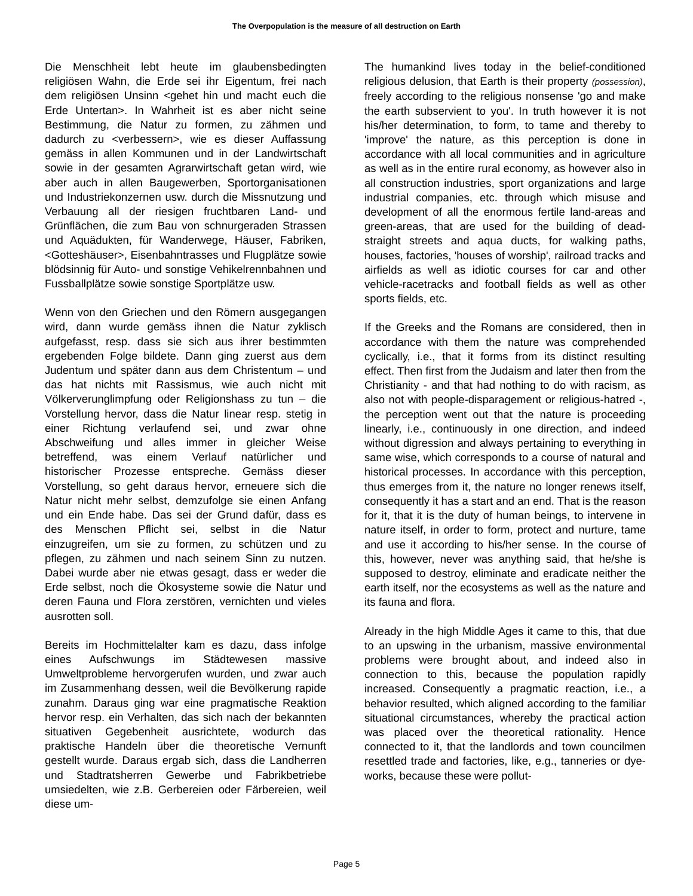The Overpopulation is the measure of all destruction on Earth
Die Menschheit lebt heute im glaubensbedingten religiösen Wahn, die Erde sei ihr Eigentum, frei nach dem religiösen Unsinn <gehet hin und macht euch die Erde Untertan>. In Wahrheit ist es aber nicht seine Bestimmung, die Natur zu formen, zu zähmen und dadurch zu <verbessern>, wie es dieser Auffassung gemäss in allen Kommunen und in der Landwirtschaft sowie in der gesamten Agrarwirtschaft getan wird, wie aber auch in allen Baugewerben, Sportorganisationen und Industriekonzernen usw. durch die Missnutzung und Verbauung all der riesigen fruchtbaren Land- und Grünflächen, die zum Bau von schnurgeraden Strassen und Aquädukten, für Wanderwege, Häuser, Fabriken, <Gotteshäuser>, Eisenbahntrasses und Flugplätze sowie blödsinnig für Auto- und sonstige Vehikelrennbahnen und Fussballplätze sowie sonstige Sportplätze usw.
Wenn von den Griechen und den Römern ausgegangen wird, dann wurde gemäss ihnen die Natur zyklisch aufgefasst, resp. dass sie sich aus ihrer bestimmten ergebenden Folge bildete. Dann ging zuerst aus dem Judentum und später dann aus dem Christentum – und das hat nichts mit Rassismus, wie auch nicht mit Völkerverunglimpfung oder Religionshass zu tun – die Vorstellung hervor, dass die Natur linear resp. stetig in einer Richtung verlaufend sei, und zwar ohne Abschweifung und alles immer in gleicher Weise betreffend, was einem Verlauf natürlicher und historischer Prozesse entspreche. Gemäss dieser Vorstellung, so geht daraus hervor, erneuere sich die Natur nicht mehr selbst, demzufolge sie einen Anfang und ein Ende habe. Das sei der Grund dafür, dass es des Menschen Pflicht sei, selbst in die Natur einzugreifen, um sie zu formen, zu schützen und zu pflegen, zu zähmen und nach seinem Sinn zu nutzen. Dabei wurde aber nie etwas gesagt, dass er weder die Erde selbst, noch die Ökosysteme sowie die Natur und deren Fauna und Flora zerstören, vernichten und vieles ausrotten soll.
Bereits im Hochmittelalter kam es dazu, dass infolge eines Aufschwungs im Städtewesen massive Umweltprobleme hervorgerufen wurden, und zwar auch im Zusammenhang dessen, weil die Bevölkerung rapide zunahm. Daraus ging war eine pragmatische Reaktion hervor resp. ein Verhalten, das sich nach der bekannten situativen Gegebenheit ausrichtete, wodurch das praktische Handeln über die theoretische Vernunft gestellt wurde. Daraus ergab sich, dass die Landherren und Stadtratsherren Gewerbe und Fabrikbetriebe umsiedelten, wie z.B. Gerbereien oder Färbereien, weil diese um-
The humankind lives today in the belief-conditioned religious delusion, that Earth is their property (possession), freely according to the religious nonsense 'go and make the earth subservient to you'. In truth however it is not his/her determination, to form, to tame and thereby to 'improve' the nature, as this perception is done in accordance with all local communities and in agriculture as well as in the entire rural economy, as however also in all construction industries, sport organizations and large industrial companies, etc. through which misuse and development of all the enormous fertile land-areas and green-areas, that are used for the building of dead-straight streets and aqua ducts, for walking paths, houses, factories, 'houses of worship', railroad tracks and airfields as well as idiotic courses for car and other vehicle-racetracks and football fields as well as other sports fields, etc.
If the Greeks and the Romans are considered, then in accordance with them the nature was comprehended cyclically, i.e., that it forms from its distinct resulting effect. Then first from the Judaism and later then from the Christianity - and that had nothing to do with racism, as also not with people-disparagement or religious-hatred -, the perception went out that the nature is proceeding linearly, i.e., continuously in one direction, and indeed without digression and always pertaining to everything in same wise, which corresponds to a course of natural and historical processes. In accordance with this perception, thus emerges from it, the nature no longer renews itself, consequently it has a start and an end. That is the reason for it, that it is the duty of human beings, to intervene in nature itself, in order to form, protect and nurture, tame and use it according to his/her sense. In the course of this, however, never was anything said, that he/she is supposed to destroy, eliminate and eradicate neither the earth itself, nor the ecosystems as well as the nature and its fauna and flora.
Already in the high Middle Ages it came to this, that due to an upswing in the urbanism, massive environmental problems were brought about, and indeed also in connection to this, because the population rapidly increased. Consequently a pragmatic reaction, i.e., a behavior resulted, which aligned according to the familiar situational circumstances, whereby the practical action was placed over the theoretical rationality. Hence connected to it, that the landlords and town councilmen resettled trade and factories, like, e.g., tanneries or dye-works, because these were pollut-
Page 5